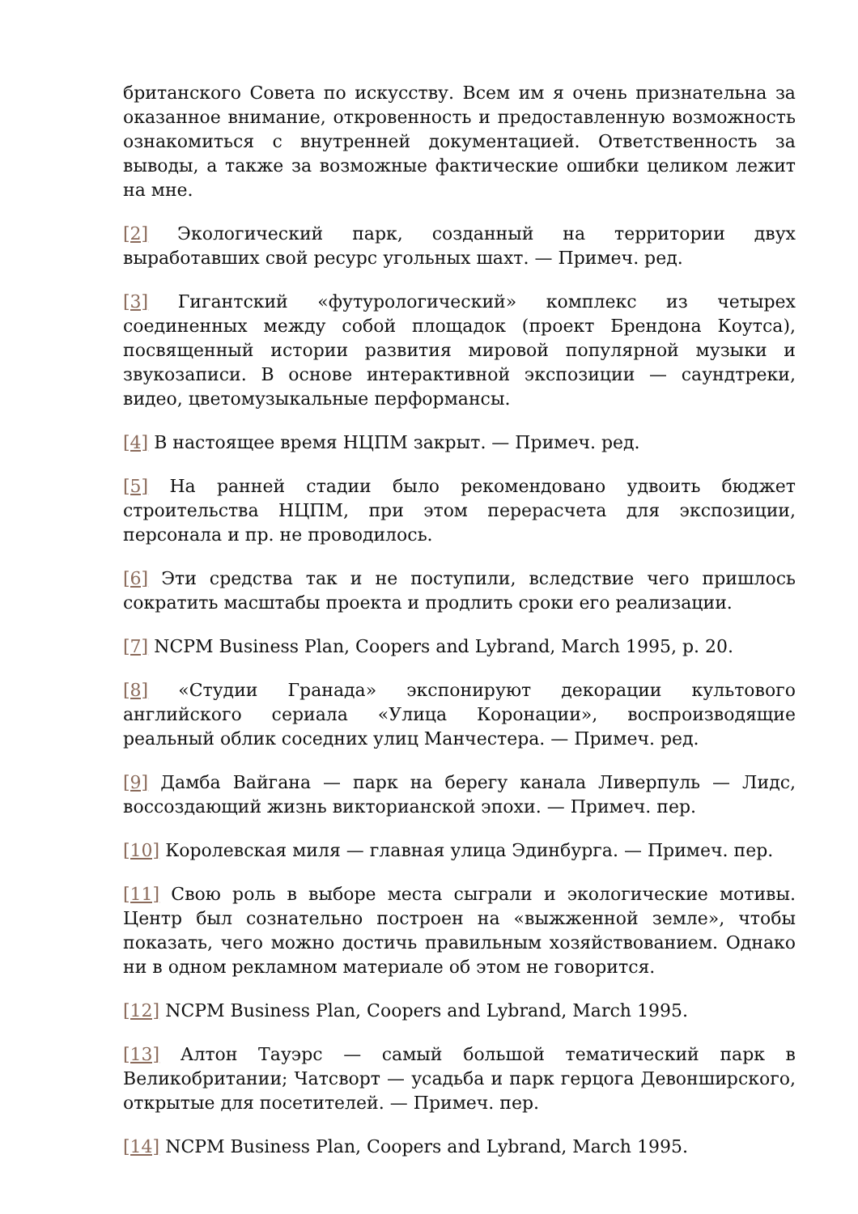британского Совета по искусству. Всем им я очень признательна за оказанное внимание, откровенность и предоставленную возможность ознакомиться с внутренней документацией. Ответственность за выводы, а также за возможные фактические ошибки целиком лежит на мне.
[2] Экологический парк, созданный на территории двух выработавших свой ресурс угольных шахт. — Примеч. ред.
[3] Гигантский «футурологический» комплекс из четырех соединенных между собой площадок (проект Брендона Коутса), посвященный истории развития мировой популярной музыки и звукозаписи. В основе интерактивной экспозиции — саундтреки, видео, цветомузыкальные перформансы.
[4] В настоящее время НЦПМ закрыт. — Примеч. ред.
[5] На ранней стадии было рекомендовано удвоить бюджет строительства НЦПМ, при этом перерасчета для экспозиции, персонала и пр. не проводилось.
[6] Эти средства так и не поступили, вследствие чего пришлось сократить масштабы проекта и продлить сроки его реализации.
[7] NCPM Business Plan, Coopers and Lybrand, March 1995, p. 20.
[8] «Студии Гранада» экспонируют декорации культового английского сериала «Улица Коронации», воспроизводящие реальный облик соседних улиц Манчестера. — Примеч. ред.
[9] Дамба Вайгана — парк на берегу канала Ливерпуль — Лидс, воссоздающий жизнь викторианской эпохи. — Примеч. пер.
[10] Королевская миля — главная улица Эдинбурга. — Примеч. пер.
[11] Свою роль в выборе места сыграли и экологические мотивы. Центр был сознательно построен на «выжженной земле», чтобы показать, чего можно достичь правильным хозяйствованием. Однако ни в одном рекламном материале об этом не говорится.
[12] NCPM Business Plan, Coopers and Lybrand, March 1995.
[13] Алтон Тауэрс — самый большой тематический парк в Великобритании; Чатсворт — усадьба и парк герцога Девонширского, открытые для посетителей. — Примеч. пер.
[14] NCPM Business Plan, Coopers and Lybrand, March 1995.